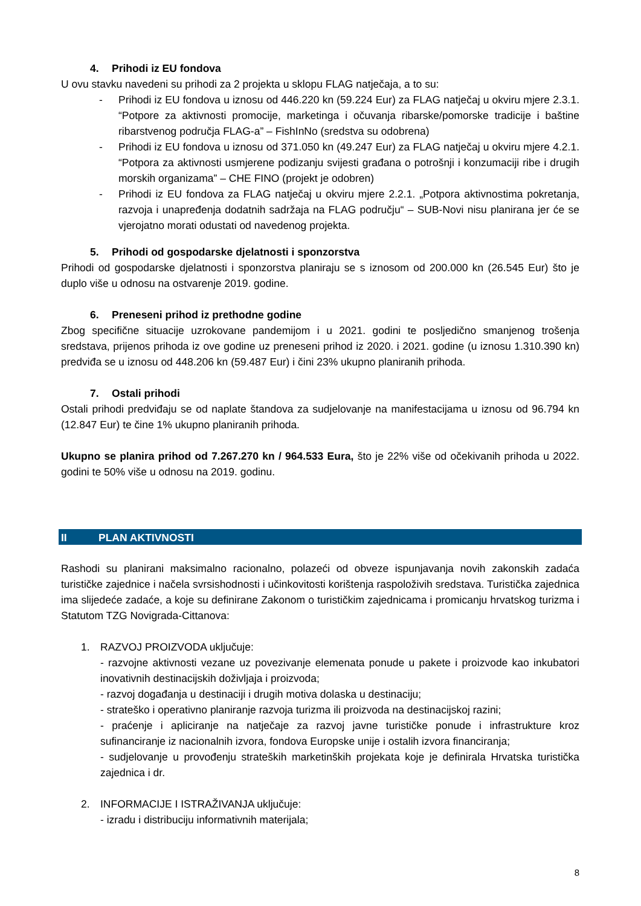4. Prihodi iz EU fondova
U ovu stavku navedeni su prihodi za 2 projekta u sklopu FLAG natječaja, a to su:
- Prihodi iz EU fondova u iznosu od 446.220 kn (59.224 Eur) za FLAG natječaj u okviru mjere 2.3.1. “Potpore za aktivnosti promocije, marketinga i očuvanja ribarske/pomorske tradicije i baštine ribarstvenog područja FLAG-a” – FishInNo (sredstva su odobrena)
- Prihodi iz EU fondova u iznosu od 371.050 kn (49.247 Eur) za FLAG natječaj u okviru mjere 4.2.1. “Potpora za aktivnosti usmjerene podizanju svijesti građana o potrošnji i konzumaciji ribe i drugih morskih organizama” – CHE FINO (projekt je odobren)
- Prihodi iz EU fondova za FLAG natječaj u okviru mjere 2.2.1. „Potpora aktivnostima pokretanja, razvoja i unapređenja dodatnih sadržaja na FLAG području“ – SUB-Novi nisu planirana jer će se vjerojatno morati odustati od navedenog projekta.
5. Prihodi od gospodarske djelatnosti i sponzorstva
Prihodi od gospodarske djelatnosti i sponzorstva planiraju se s iznosom od 200.000 kn (26.545 Eur) što je duplo više u odnosu na ostvarenje 2019. godine.
6. Preneseni prihod iz prethodne godine
Zbog specifične situacije uzrokovane pandemijom i u 2021. godini te posljedično smanjenog trošenja sredstava, prijenos prihoda iz ove godine uz preneseni prihod iz 2020. i 2021. godine (u iznosu 1.310.390 kn) predviđa se u iznosu od 448.206 kn (59.487 Eur) i čini 23% ukupno planiranih prihoda.
7. Ostali prihodi
Ostali prihodi predviđaju se od naplate štandova za sudjelovanje na manifestacijama u iznosu od 96.794 kn (12.847 Eur) te čine 1% ukupno planiranih prihoda.
Ukupno se planira prihod od 7.267.270 kn / 964.533 Eura, što je 22% više od očekivanih prihoda u 2022. godini te 50% više u odnosu na 2019. godinu.
II PLAN AKTIVNOSTI
Rashodi su planirani maksimalno racionalno, polazeći od obveze ispunjavanja novih zakonskih zadaća turističke zajednice i načela svrsishodnosti i učinkovitosti korištenja raspoloživih sredstava. Turistička zajednica ima slijedeće zadaće, a koje su definirane Zakonom o turističkim zajednicama i promicanju hrvatskog turizma i Statutom TZG Novigrada-Cittanova:
1. RAZVOJ PROIZVODA uključuje:
- razvojne aktivnosti vezane uz povezivanje elemenata ponude u pakete i proizvode kao inkubatori inovativnih destinacijskih doživljaja i proizvoda;
- razvoj događanja u destinaciji i drugih motiva dolaska u destinaciju;
- strateško i operativno planiranje razvoja turizma ili proizvoda na destinacijskoj razini;
- praćenje i apliciranje na natječaje za razvoj javne turističke ponude i infrastrukture kroz sufinanciranje iz nacionalnih izvora, fondova Europske unije i ostalih izvora financiranja;
- sudjelovanje u provođenju strateških marketinških projekata koje je definirala Hrvatska turistička zajednica i dr.
2. INFORMACIJE I ISTRAŽIVANJA uključuje:
- izradu i distribuciju informativnih materijala;
8